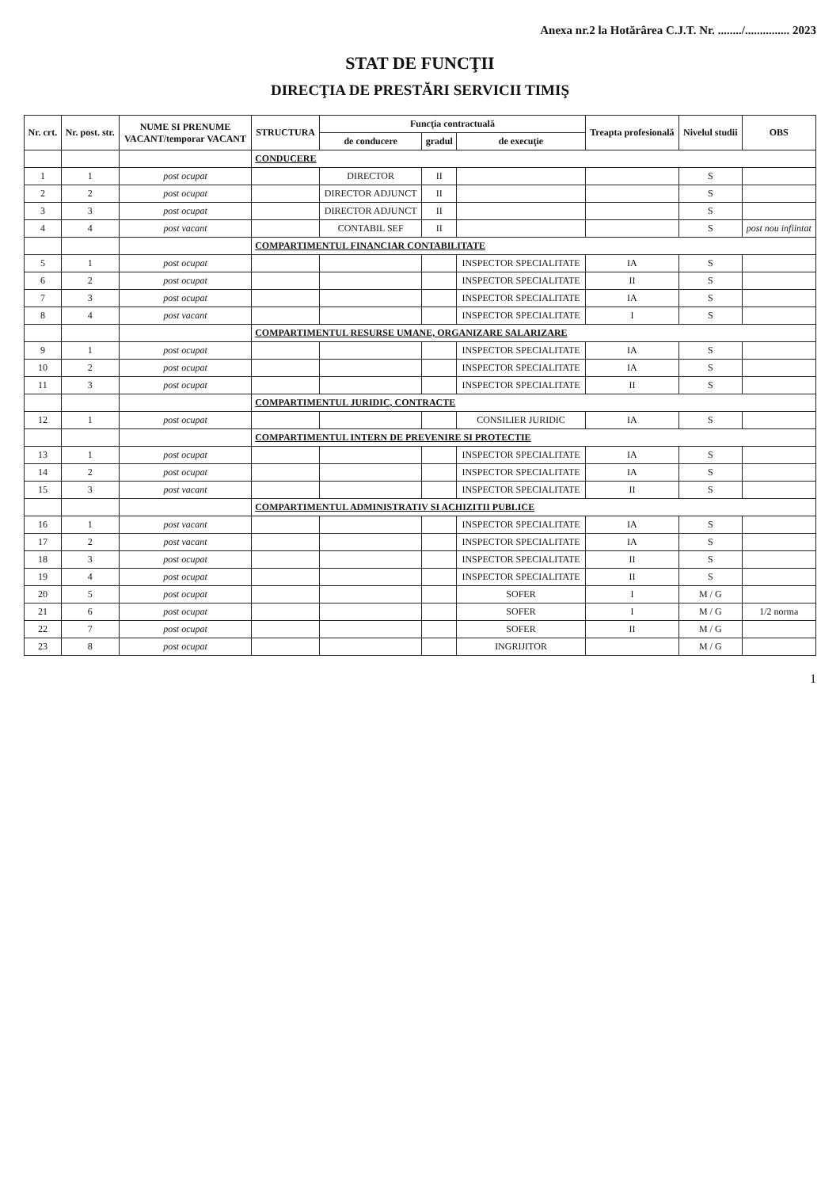Anexa nr.2 la Hotărârea C.J.T. Nr. ......../............... 2023
STAT DE FUNCŢII
DIRECŢIA DE PRESTĂRI SERVICII TIMIŞ
| Nr. crt. | Nr. post. str. | NUME SI PRENUME VACANT/temporar VACANT | STRUCTURA | Funcţia contractuală | | | Treapta profesională | Nivelul studii | OBS |
| --- | --- | --- | --- | --- | --- | --- | --- | --- | --- |
| | | | | de conducere | gradul | de execuţie | | | |
| | | | CONDUCERE | | | | | | |
| 1 | 1 | post ocupat | | DIRECTOR | II | | | S | |
| 2 | 2 | post ocupat | | DIRECTOR ADJUNCT | II | | | S | |
| 3 | 3 | post ocupat | | DIRECTOR ADJUNCT | II | | | S | |
| 4 | 4 | post vacant | | CONTABIL SEF | II | | | S | post nou infiintat |
| | | | COMPARTIMENTUL FINANCIAR CONTABILITATE | | | | | | |
| 5 | 1 | post ocupat | | | | INSPECTOR SPECIALITATE | IA | S | |
| 6 | 2 | post ocupat | | | | INSPECTOR SPECIALITATE | II | S | |
| 7 | 3 | post ocupat | | | | INSPECTOR SPECIALITATE | IA | S | |
| 8 | 4 | post vacant | | | | INSPECTOR SPECIALITATE | I | S | |
| | | | COMPARTIMENTUL RESURSE UMANE, ORGANIZARE SALARIZARE | | | | | | |
| 9 | 1 | post ocupat | | | | INSPECTOR SPECIALITATE | IA | S | |
| 10 | 2 | post ocupat | | | | INSPECTOR SPECIALITATE | IA | S | |
| 11 | 3 | post ocupat | | | | INSPECTOR SPECIALITATE | II | S | |
| | | | COMPARTIMENTUL JURIDIC, CONTRACTE | | | | | | |
| 12 | 1 | post ocupat | | | | CONSILIER JURIDIC | IA | S | |
| | | | COMPARTIMENTUL INTERN DE PREVENIRE SI PROTECTIE | | | | | | |
| 13 | 1 | post ocupat | | | | INSPECTOR SPECIALITATE | IA | S | |
| 14 | 2 | post ocupat | | | | INSPECTOR SPECIALITATE | IA | S | |
| 15 | 3 | post vacant | | | | INSPECTOR SPECIALITATE | II | S | |
| | | | COMPARTIMENTUL ADMINISTRATIV SI ACHIZITII PUBLICE | | | | | | |
| 16 | 1 | post vacant | | | | INSPECTOR SPECIALITATE | IA | S | |
| 17 | 2 | post vacant | | | | INSPECTOR SPECIALITATE | IA | S | |
| 18 | 3 | post ocupat | | | | INSPECTOR SPECIALITATE | II | S | |
| 19 | 4 | post ocupat | | | | INSPECTOR SPECIALITATE | II | S | |
| 20 | 5 | post ocupat | | | | SOFER | I | M / G | |
| 21 | 6 | post ocupat | | | | SOFER | I | M / G | 1/2 norma |
| 22 | 7 | post ocupat | | | | SOFER | II | M / G | |
| 23 | 8 | post ocupat | | | | INGRIJITOR | | M / G | |
1